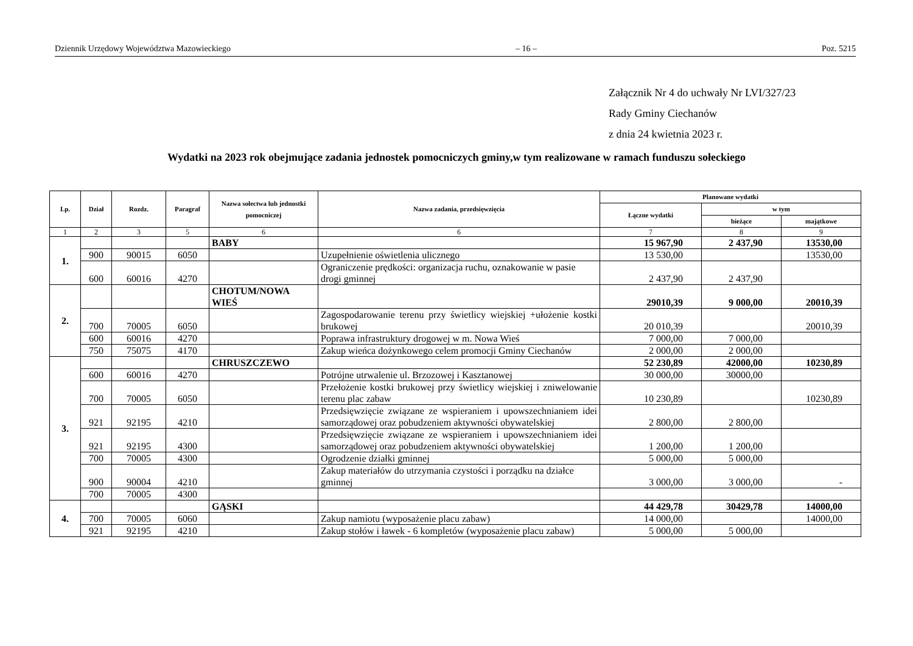Dziennik Urzędowy Województwa Mazowieckiego – 16 – Poz. 5215
Załącznik Nr 4 do uchwały Nr LVI/327/23
Rady Gminy Ciechanów
z dnia 24 kwietnia 2023 r.
Wydatki na 2023 rok obejmujące zadania jednostek pomocniczych gminy,w tym realizowane w ramach funduszu sołeckiego
| Lp. | Dział | Rozdz. | Paragraf | Nazwa sołectwa lub jednostki pomocniczej | Nazwa zadania, przedsięwzięcia | Planowane wydatki | | |
| --- | --- | --- | --- | --- | --- | --- | --- | --- |
| | | | | | | Łączne wydatki | w tym | |
| | | | | | | | bieżące | majątkowe |
| 1 | 2 | 3 | 5 | 6 | 6 | 7 | 8 | 9 |
| 1. | | | | BABY | | 15 967,90 | 2 437,90 | 13530,00 |
| | 900 | 90015 | 6050 | | Uzupełnienie oświetlenia ulicznego | 13 530,00 | | 13530,00 |
| | 600 | 60016 | 4270 | | Ograniczenie prędkości: organizacja ruchu, oznakowanie w pasie drogi gminnej | 2 437,90 | 2 437,90 | |
| 2. | | | | CHOTUM/NOWA WIEŚ | | 29010,39 | 9 000,00 | 20010,39 |
| | 700 | 70005 | 6050 | | Zagospodarowanie terenu przy świetlicy wiejskiej +ułożenie kostki brukowej | 20 010,39 | | 20010,39 |
| | 600 | 60016 | 4270 | | Poprawa infrastruktury drogowej w m. Nowa Wieś | 7 000,00 | 7 000,00 | |
| | 750 | 75075 | 4170 | | Zakup wieńca dożynkowego celem promocji Gminy Ciechanów | 2 000,00 | 2 000,00 | |
| 3. | | | | CHRUSZCZEWO | | 52 230,89 | 42000,00 | 10230,89 |
| | 600 | 60016 | 4270 | | Potrójne utrwalenie ul. Brzozowej i Kasztanowej | 30 000,00 | 30000,00 | |
| | 700 | 70005 | 6050 | | Przełożenie kostki brukowej przy świetlicy wiejskiej i zniwelowanie terenu plac zabaw | 10 230,89 | | 10230,89 |
| | 921 | 92195 | 4210 | | Przedsięwzięcie związane ze wspieraniem i upowszechnianiem idei samorządowej oraz pobudzeniem aktywności obywatelskiej | 2 800,00 | 2 800,00 | |
| | 921 | 92195 | 4300 | | Przedsięwzięcie związane ze wspieraniem i upowszechnianiem idei samorządowej oraz pobudzeniem aktywności obywatelskiej | 1 200,00 | 1 200,00 | |
| | 700 | 70005 | 4300 | | Ogrodzenie działki gminnej | 5 000,00 | 5 000,00 | |
| | 900 | 90004 | 4210 | | Zakup materiałów do utrzymania czystości i porządku na działce gminnej | 3 000,00 | 3 000,00 | - |
| | 700 | 70005 | 4300 | | | | | |
| 4. | | | | GĄSKI | | 44 429,78 | 30429,78 | 14000,00 |
| | 700 | 70005 | 6060 | | Zakup namiotu (wyposażenie placu zabaw) | 14 000,00 | | 14000,00 |
| | 921 | 92195 | 4210 | | Zakup stołów i ławek - 6 kompletów (wyposażenie placu zabaw) | 5 000,00 | 5 000,00 | |